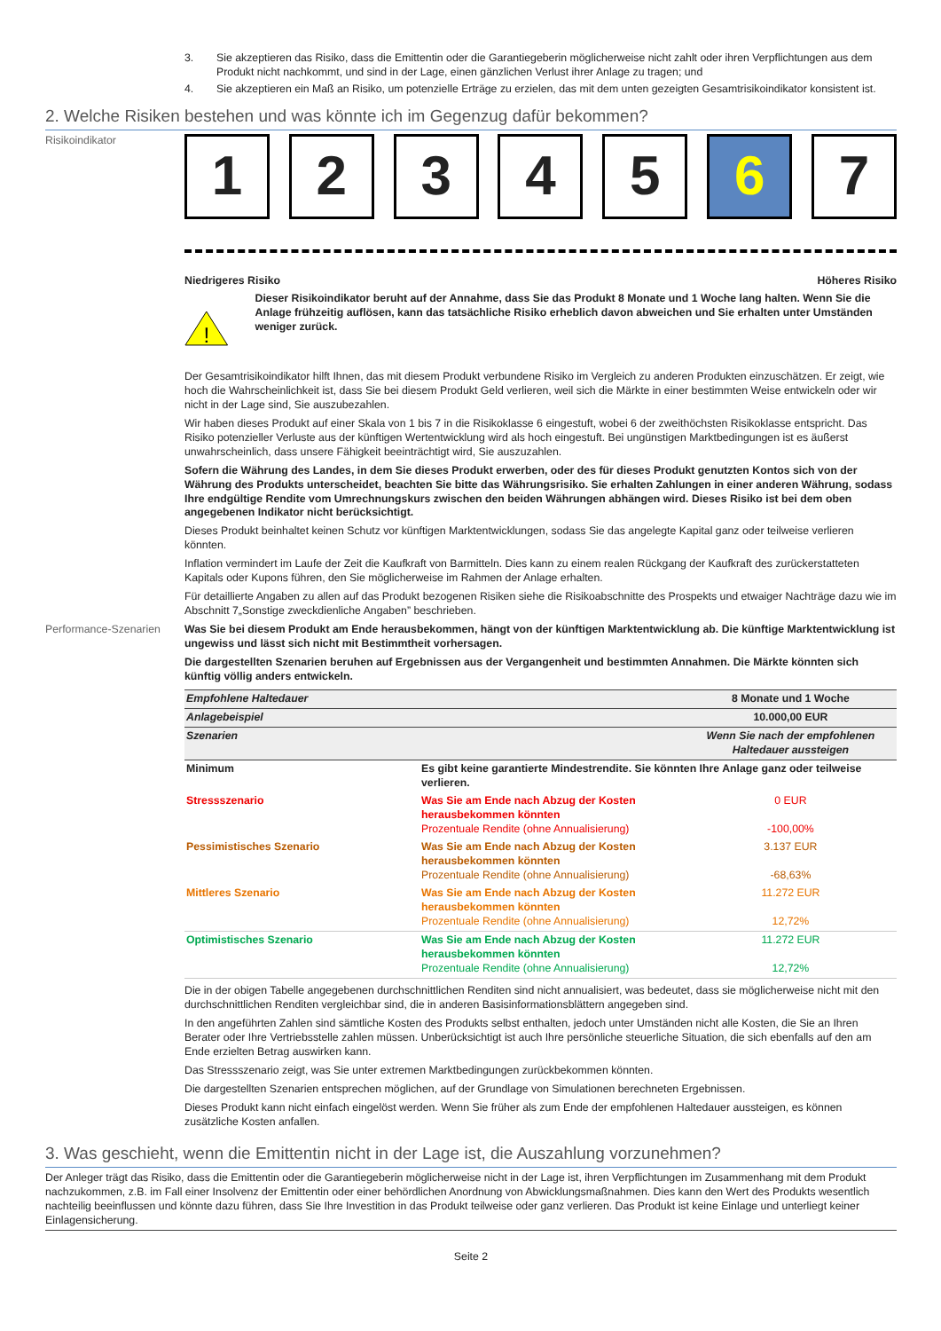3. Sie akzeptieren das Risiko, dass die Emittentin oder die Garantiegeberin möglicherweise nicht zahlt oder ihren Verpflichtungen aus dem Produkt nicht nachkommt, und sind in der Lage, einen gänzlichen Verlust ihrer Anlage zu tragen; und
4. Sie akzeptieren ein Maß an Risiko, um potenzielle Erträge zu erzielen, das mit dem unten gezeigten Gesamtrisikoindikator konsistent ist.
2. Welche Risiken bestehen und was könnte ich im Gegenzug dafür bekommen?
Risikoindikator
1 2 3 4 5 6 7
Niedrigeres Risiko Höheres Risiko
!
Dieser Risikoindikator beruht auf der Annahme, dass Sie das Produkt 8 Monate und 1 Woche lang halten. Wenn Sie die Anlage frühzeitig auflösen, kann das tatsächliche Risiko erheblich davon abweichen und Sie erhalten unter Umständen weniger zurück.
Der Gesamtrisikoindikator hilft Ihnen, das mit diesem Produkt verbundene Risiko im Vergleich zu anderen Produkten einzuschätzen. Er zeigt, wie hoch die Wahrscheinlichkeit ist, dass Sie bei diesem Produkt Geld verlieren, weil sich die Märkte in einer bestimmten Weise entwickeln oder wir nicht in der Lage sind, Sie auszubezahlen.
Wir haben dieses Produkt auf einer Skala von 1 bis 7 in die Risikoklasse 6 eingestuft, wobei 6 der zweithöchsten Risikoklasse entspricht. Das Risiko potenzieller Verluste aus der künftigen Wertentwicklung wird als hoch eingestuft. Bei ungünstigen Marktbedingungen ist es äußerst unwahrscheinlich, dass unsere Fähigkeit beeinträchtigt wird, Sie auszuzahlen.
Sofern die Währung des Landes, in dem Sie dieses Produkt erwerben, oder des für dieses Produkt genutzten Kontos sich von der Währung des Produkts unterscheidet, beachten Sie bitte das Währungsrisiko. Sie erhalten Zahlungen in einer anderen Währung, sodass Ihre endgültige Rendite vom Umrechnungskurs zwischen den beiden Währungen abhängen wird. Dieses Risiko ist bei dem oben angegebenen Indikator nicht berücksichtigt.
Dieses Produkt beinhaltet keinen Schutz vor künftigen Marktentwicklungen, sodass Sie das angelegte Kapital ganz oder teilweise verlieren könnten.
Inflation vermindert im Laufe der Zeit die Kaufkraft von Barmitteln. Dies kann zu einem realen Rückgang der Kaufkraft des zurückerstatteten Kapitals oder Kupons führen, den Sie möglicherweise im Rahmen der Anlage erhalten.
Für detaillierte Angaben zu allen auf das Produkt bezogenen Risiken siehe die Risikoabschnitte des Prospekts und etwaiger Nachträge dazu wie im Abschnitt 7„Sonstige zweckdienliche Angaben” beschrieben.
Performance-Szenarien Was Sie bei diesem Produkt am Ende herausbekommen, hängt von der künftigen Marktentwicklung ab. Die künftige Marktentwicklung ist ungewiss und lässt sich nicht mit Bestimmtheit vorhersagen.
Die dargestellten Szenarien beruhen auf Ergebnissen aus der Vergangenheit und bestimmten Annahmen. Die Märkte könnten sich künftig völlig anders entwickeln.
| Empfohlene Haltedauer | | 8 Monate und 1 Woche |
| --- | --- | --- |
| Anlagebeispiel | | 10.000,00 EUR |
| Szenarien | | Wenn Sie nach der empfohlenen Haltedauer aussteigen |
| Minimum | Es gibt keine garantierte Mindestrendite. Sie könnten Ihre Anlage ganz oder teilweise verlieren. | |
| Stressszenario | Was Sie am Ende nach Abzug der Kosten herausbekommen könnten Prozentuale Rendite (ohne Annualisierung) | 0 EUR -100,00% |
| Pessimistisches Szenario | Was Sie am Ende nach Abzug der Kosten herausbekommen könnten Prozentuale Rendite (ohne Annualisierung) | 3.137 EUR -68,63% |
| Mittleres Szenario | Was Sie am Ende nach Abzug der Kosten herausbekommen könnten Prozentuale Rendite (ohne Annualisierung) | 11.272 EUR 12,72% |
| Optimistisches Szenario | Was Sie am Ende nach Abzug der Kosten herausbekommen könnten Prozentuale Rendite (ohne Annualisierung) | 11.272 EUR 12,72% |
Die in der obigen Tabelle angegebenen durchschnittlichen Renditen sind nicht annualisiert, was bedeutet, dass sie möglicherweise nicht mit den durchschnittlichen Renditen vergleichbar sind, die in anderen Basisinformationsblättern angegeben sind.
In den angeführten Zahlen sind sämtliche Kosten des Produkts selbst enthalten, jedoch unter Umständen nicht alle Kosten, die Sie an Ihren Berater oder Ihre Vertriebsstelle zahlen müssen. Unberücksichtigt ist auch Ihre persönliche steuerliche Situation, die sich ebenfalls auf den am Ende erzielten Betrag auswirken kann.
Das Stressszenario zeigt, was Sie unter extremen Marktbedingungen zurückbekommen könnten.
Die dargestellten Szenarien entsprechen möglichen, auf der Grundlage von Simulationen berechneten Ergebnissen.
Dieses Produkt kann nicht einfach eingelöst werden. Wenn Sie früher als zum Ende der empfohlenen Haltedauer aussteigen, es können zusätzliche Kosten anfallen.
3. Was geschieht, wenn die Emittentin nicht in der Lage ist, die Auszahlung vorzunehmen?
Der Anleger trägt das Risiko, dass die Emittentin oder die Garantiegeberin möglicherweise nicht in der Lage ist, ihren Verpflichtungen im Zusammenhang mit dem Produkt nachzukommen, z.B. im Fall einer Insolvenz der Emittentin oder einer behördlichen Anordnung von Abwicklungsmaßnahmen. Dies kann den Wert des Produkts wesentlich nachteilig beeinflussen und könnte dazu führen, dass Sie Ihre Investition in das Produkt teilweise oder ganz verlieren. Das Produkt ist keine Einlage und unterliegt keiner Einlagensicherung.
Seite 2